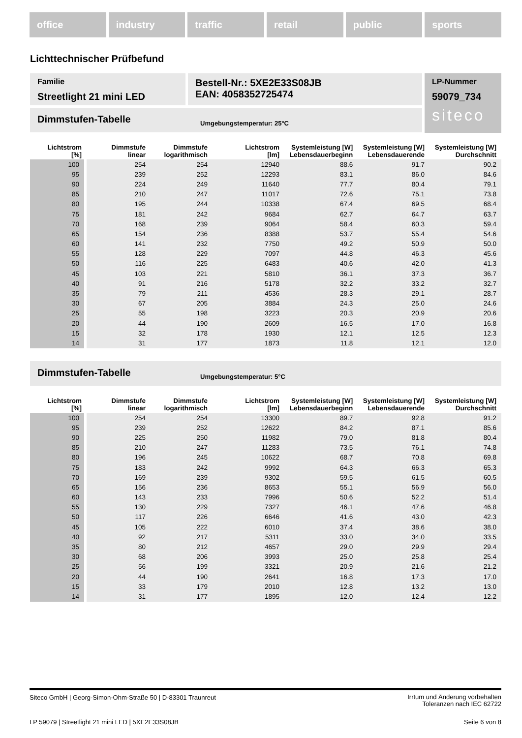office industry traffic retail public sports
Lichttechnischer Prüfbefund
Familie
Streetlight 21 mini LED
Bestell-Nr.: 5XE2E33S08JB
EAN: 4058352725474
LP-Nummer
59079_734
siteco
Dimmstufen-Tabelle Umgebungstemperatur: 25°C
| Lichtstrom [%] | Dimmstufe linear | Dimmstufe logarithmisch | Lichtstrom [lm] | Systemleistung [W] Lebensdauerbeginn | Systemleistung [W] Lebensdauerende | Systemleistung [W] Durchschnitt |
| --- | --- | --- | --- | --- | --- | --- |
| 100 | 254 | 254 | 12940 | 88.6 | 91.7 | 90.2 |
| 95 | 239 | 252 | 12293 | 83.1 | 86.0 | 84.6 |
| 90 | 224 | 249 | 11640 | 77.7 | 80.4 | 79.1 |
| 85 | 210 | 247 | 11017 | 72.6 | 75.1 | 73.8 |
| 80 | 195 | 244 | 10338 | 67.4 | 69.5 | 68.4 |
| 75 | 181 | 242 | 9684 | 62.7 | 64.7 | 63.7 |
| 70 | 168 | 239 | 9064 | 58.4 | 60.3 | 59.4 |
| 65 | 154 | 236 | 8388 | 53.7 | 55.4 | 54.6 |
| 60 | 141 | 232 | 7750 | 49.2 | 50.9 | 50.0 |
| 55 | 128 | 229 | 7097 | 44.8 | 46.3 | 45.6 |
| 50 | 116 | 225 | 6483 | 40.6 | 42.0 | 41.3 |
| 45 | 103 | 221 | 5810 | 36.1 | 37.3 | 36.7 |
| 40 | 91 | 216 | 5178 | 32.2 | 33.2 | 32.7 |
| 35 | 79 | 211 | 4536 | 28.3 | 29.1 | 28.7 |
| 30 | 67 | 205 | 3884 | 24.3 | 25.0 | 24.6 |
| 25 | 55 | 198 | 3223 | 20.3 | 20.9 | 20.6 |
| 20 | 44 | 190 | 2609 | 16.5 | 17.0 | 16.8 |
| 15 | 32 | 178 | 1930 | 12.1 | 12.5 | 12.3 |
| 14 | 31 | 177 | 1873 | 11.8 | 12.1 | 12.0 |
Dimmstufen-Tabelle Umgebungstemperatur: 5°C
| Lichtstrom [%] | Dimmstufe linear | Dimmstufe logarithmisch | Lichtstrom [lm] | Systemleistung [W] Lebensdauerbeginn | Systemleistung [W] Lebensdauerende | Systemleistung [W] Durchschnitt |
| --- | --- | --- | --- | --- | --- | --- |
| 100 | 254 | 254 | 13300 | 89.7 | 92.8 | 91.2 |
| 95 | 239 | 252 | 12622 | 84.2 | 87.1 | 85.6 |
| 90 | 225 | 250 | 11982 | 79.0 | 81.8 | 80.4 |
| 85 | 210 | 247 | 11283 | 73.5 | 76.1 | 74.8 |
| 80 | 196 | 245 | 10622 | 68.7 | 70.8 | 69.8 |
| 75 | 183 | 242 | 9992 | 64.3 | 66.3 | 65.3 |
| 70 | 169 | 239 | 9302 | 59.5 | 61.5 | 60.5 |
| 65 | 156 | 236 | 8653 | 55.1 | 56.9 | 56.0 |
| 60 | 143 | 233 | 7996 | 50.6 | 52.2 | 51.4 |
| 55 | 130 | 229 | 7327 | 46.1 | 47.6 | 46.8 |
| 50 | 117 | 226 | 6646 | 41.6 | 43.0 | 42.3 |
| 45 | 105 | 222 | 6010 | 37.4 | 38.6 | 38.0 |
| 40 | 92 | 217 | 5311 | 33.0 | 34.0 | 33.5 |
| 35 | 80 | 212 | 4657 | 29.0 | 29.9 | 29.4 |
| 30 | 68 | 206 | 3993 | 25.0 | 25.8 | 25.4 |
| 25 | 56 | 199 | 3321 | 20.9 | 21.6 | 21.2 |
| 20 | 44 | 190 | 2641 | 16.8 | 17.3 | 17.0 |
| 15 | 33 | 179 | 2010 | 12.8 | 13.2 | 13.0 |
| 14 | 31 | 177 | 1895 | 12.0 | 12.4 | 12.2 |
Siteco GmbH | Georg-Simon-Ohm-Straße 50 | D-83301 Traunreut
Irrtum und Änderung vorbehalten
Toleranzen nach IEC 62722
LP 59079 | Streetlight 21 mini LED | 5XE2E33S08JB
Seite 6 von 8